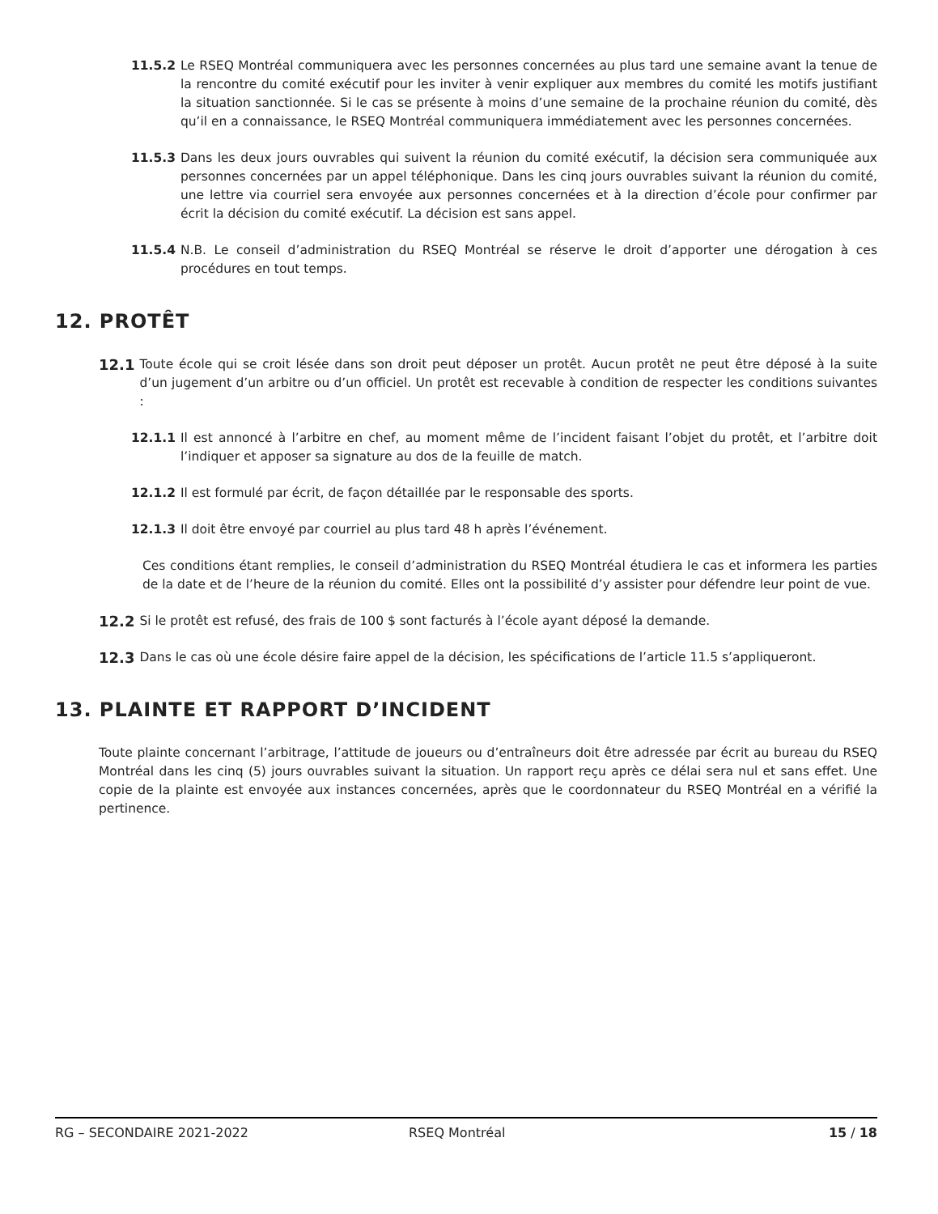11.5.2 Le RSEQ Montréal communiquera avec les personnes concernées au plus tard une semaine avant la tenue de la rencontre du comité exécutif pour les inviter à venir expliquer aux membres du comité les motifs justifiant la situation sanctionnée. Si le cas se présente à moins d’une semaine de la prochaine réunion du comité, dès qu’il en a connaissance, le RSEQ Montréal communiquera immédiatement avec les personnes concernées.
11.5.3 Dans les deux jours ouvrables qui suivent la réunion du comité exécutif, la décision sera communiquée aux personnes concernées par un appel téléphonique. Dans les cinq jours ouvrables suivant la réunion du comité, une lettre via courriel sera envoyée aux personnes concernées et à la direction d’école pour confirmer par écrit la décision du comité exécutif. La décision est sans appel.
11.5.4 N.B. Le conseil d’administration du RSEQ Montréal se réserve le droit d’apporter une dérogation à ces procédures en tout temps.
12. PROTÊT
12.1 Toute école qui se croit lésée dans son droit peut déposer un protêt. Aucun protêt ne peut être déposé à la suite d’un jugement d’un arbitre ou d’un officiel. Un protêt est recevable à condition de respecter les conditions suivantes :
12.1.1 Il est annoncé à l’arbitre en chef, au moment même de l’incident faisant l’objet du protêt, et l’arbitre doit l’indiquer et apposer sa signature au dos de la feuille de match.
12.1.2 Il est formulé par écrit, de façon détaillée par le responsable des sports.
12.1.3 Il doit être envoyé par courriel au plus tard 48 h après l’événement.
Ces conditions étant remplies, le conseil d’administration du RSEQ Montréal étudiera le cas et informera les parties de la date et de l’heure de la réunion du comité. Elles ont la possibilité d’y assister pour défendre leur point de vue.
12.2 Si le protêt est refusé, des frais de 100 $ sont facturés à l’école ayant déposé la demande.
12.3 Dans le cas où une école désire faire appel de la décision, les spécifications de l’article 11.5 s’appliqueront.
13. PLAINTE ET RAPPORT D’INCIDENT
Toute plainte concernant l’arbitrage, l’attitude de joueurs ou d’entraîneurs doit être adressée par écrit au bureau du RSEQ Montréal dans les cinq (5) jours ouvrables suivant la situation. Un rapport reçu après ce délai sera nul et sans effet. Une copie de la plainte est envoyée aux instances concernées, après que le coordonnateur du RSEQ Montréal en a vérifié la pertinence.
RG – SECONDAIRE 2021-2022 RSEQ Montréal 15 / 18